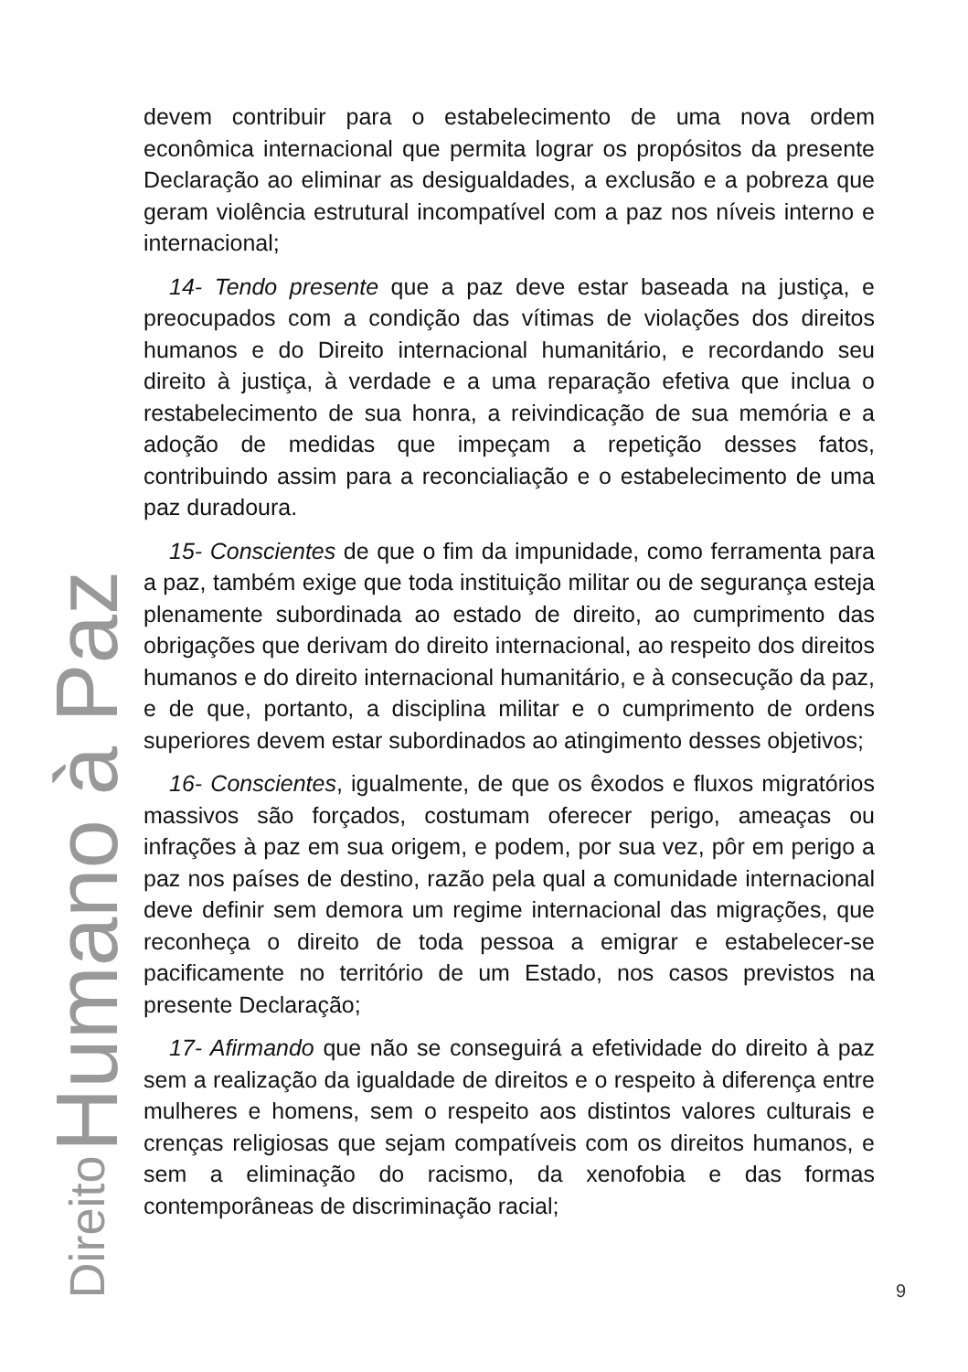Direito Humano à Paz
devem contribuir para o estabelecimento de uma nova ordem econômica internacional que permita lograr os propósitos da presente Declaração ao eliminar as desigualdades, a exclusão e a pobreza que geram violência estrutural incompatível com a paz nos níveis interno e internacional;
14- Tendo presente que a paz deve estar baseada na justiça, e preocupados com a condição das vítimas de violações dos direitos humanos e do Direito internacional humanitário, e recordando seu direito à justiça, à verdade e a uma reparação efetiva que inclua o restabelecimento de sua honra, a reivindicação de sua memória e a adoção de medidas que impeçam a repetição desses fatos, contribuindo assim para a reconcialiação e o estabelecimento de uma paz duradoura.
15- Conscientes de que o fim da impunidade, como ferramenta para a paz, também exige que toda instituição militar ou de segurança esteja plenamente subordinada ao estado de direito, ao cumprimento das obrigações que derivam do direito internacional, ao respeito dos direitos humanos e do direito internacional humanitário, e à consecução da paz, e de que, portanto, a disciplina militar e o cumprimento de ordens superiores devem estar subordinados ao atingimento desses objetivos;
16- Conscientes, igualmente, de que os êxodos e fluxos migratórios massivos são forçados, costumam oferecer perigo, ameaças ou infrações à paz em sua origem, e podem, por sua vez, pôr em perigo a paz nos países de destino, razão pela qual a comunidade internacional deve definir sem demora um regime internacional das migrações, que reconheça o direito de toda pessoa a emigrar e estabelecer-se pacificamente no território de um Estado, nos casos previstos na presente Declaração;
17- Afirmando que não se conseguirá a efetividade do direito à paz sem a realização da igualdade de direitos e o respeito à diferença entre mulheres e homens, sem o respeito aos distintos valores culturais e crenças religiosas que sejam compatíveis com os direitos humanos, e sem a eliminação do racismo, da xenofobia e das formas contemporâneas de discriminação racial;
9